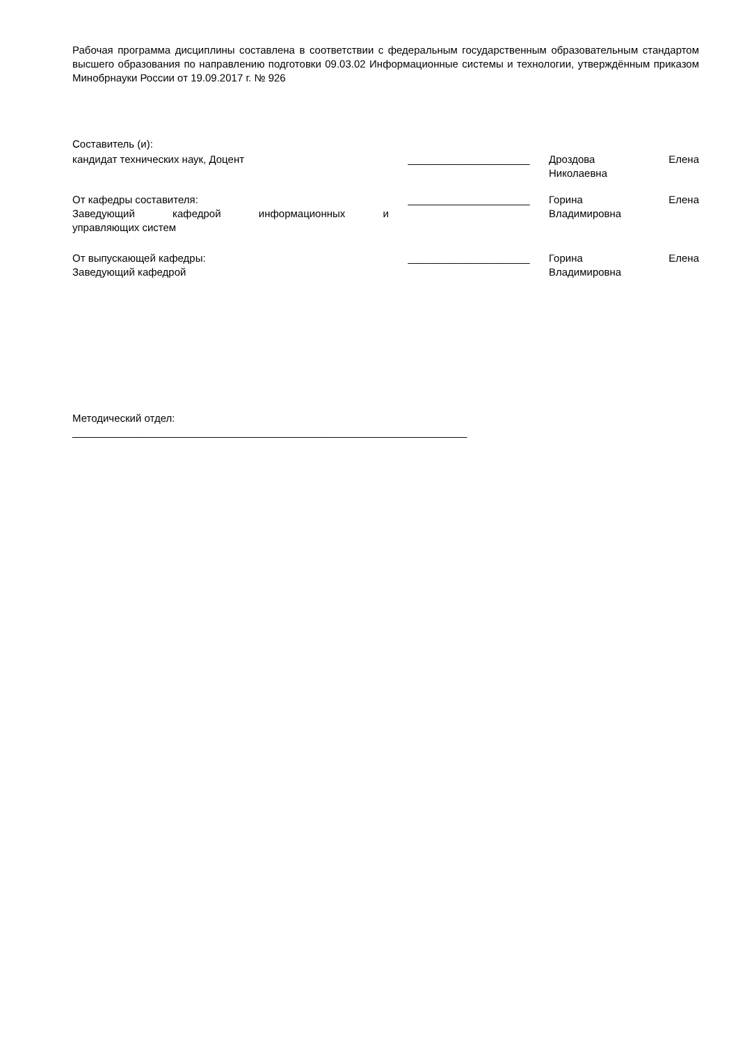Рабочая программа дисциплины составлена в соответствии с федеральным государственным образовательным стандартом высшего образования по направлению подготовки 09.03.02 Информационные системы и технологии, утверждённым приказом Минобрнауки России от 19.09.2017 г. № 926
Составитель (и):
| кандидат технических наук, Доцент | _____________________ | Дроздова Елена Николаевна |
| От кафедры составителя: Заведующий кафедрой информационных и управляющих систем | _____________________ | Горина Елена Владимировна |
| От выпускающей кафедры: Заведующий кафедрой | _____________________ | Горина Елена Владимировна |
Методический отдел:
____________________________________________________________________